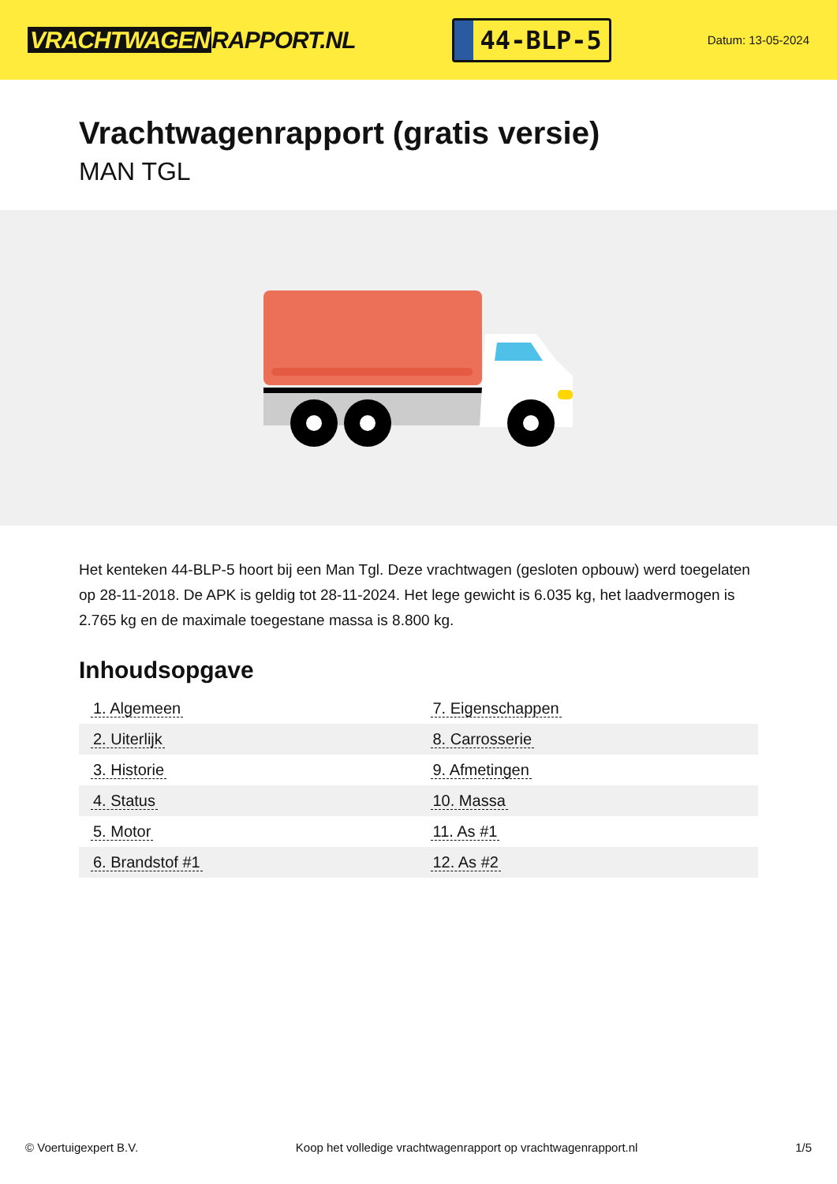VRACHTWAGEN RAPPORT.NL
44-BLP-5
Datum: 13-05-2024
Vrachtwagenrapport (gratis versie)
MAN TGL
Het kenteken 44-BLP-5 hoort bij een Man Tgl. Deze vrachtwagen (gesloten opbouw) werd toegelaten op 28-11-2018. De APK is geldig tot 28-11-2024. Het lege gewicht is 6.035 kg, het laadvermogen is 2.765 kg en de maximale toegestane massa is 8.800 kg.
Inhoudsopgave
| 1. Algemeen | 7. Eigenschappen |
| 2. Uiterlijk | 8. Carrosserie |
| 3. Historie | 9. Afmetingen |
| 4. Status | 10. Massa |
| 5. Motor | 11. As #1 |
| 6. Brandstof #1 | 12. As #2 |
© Voertuigexpert B.V. Koop het volledige vrachtwagenrapport op vrachtwagenrapport.nl 1/5